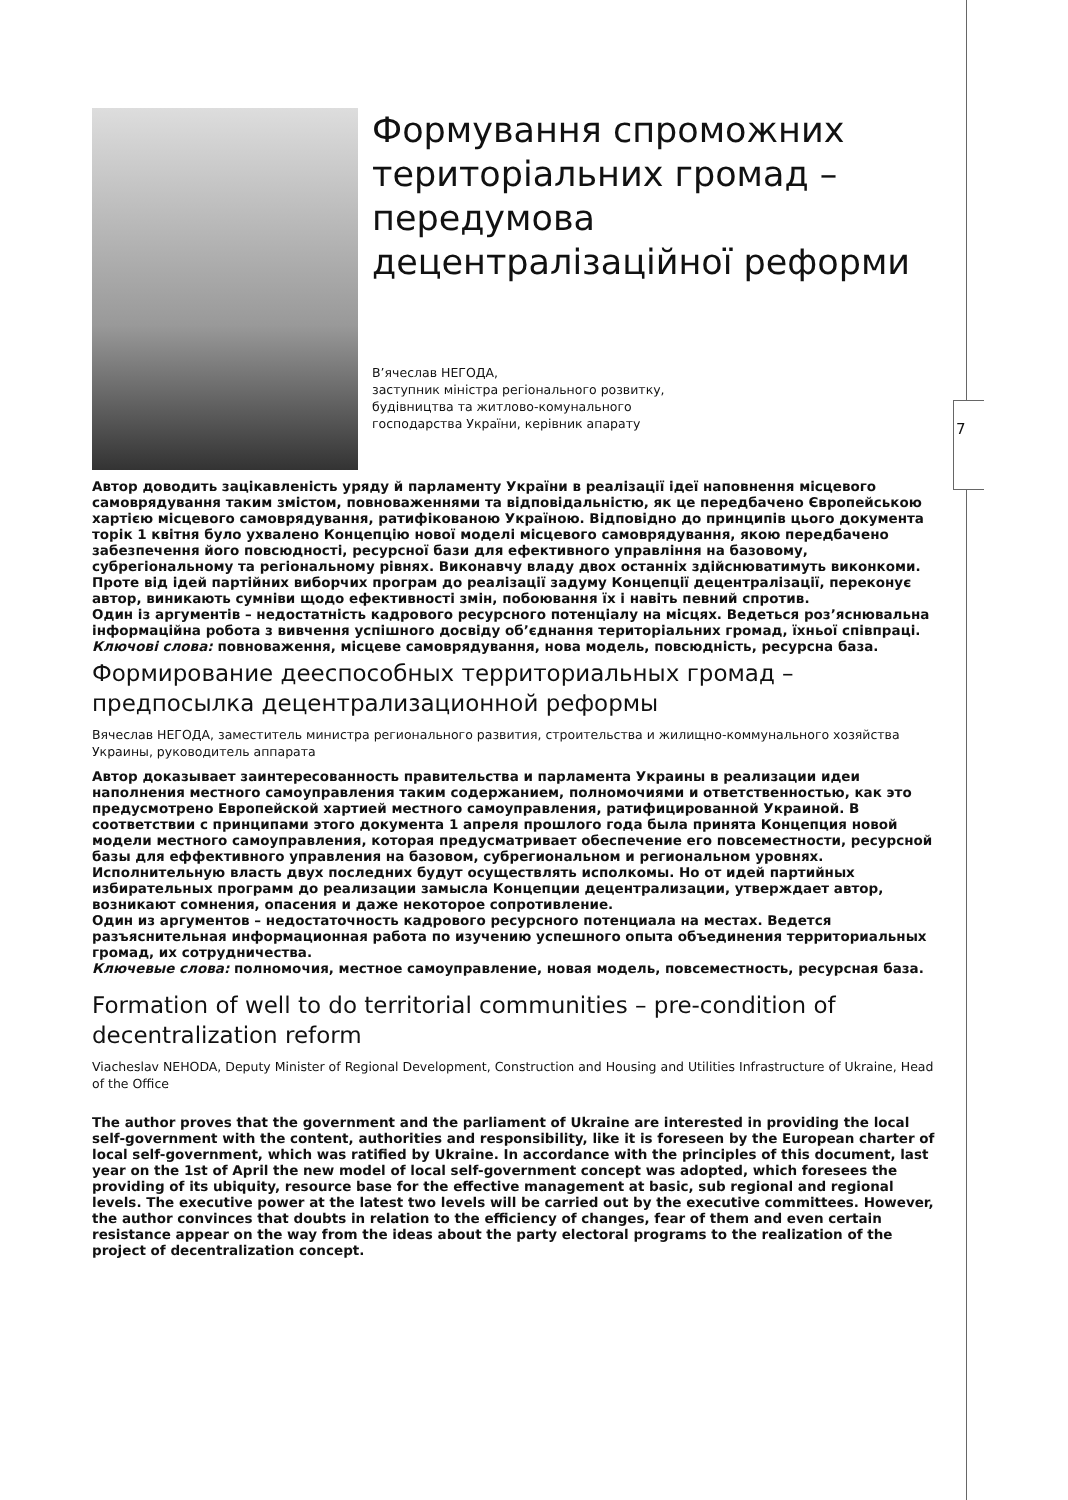7
Формування спроможних територіальних громад – передумова децентралізаційної реформи
В’ячеслав НЕГОДА,
заступник міністра регіонального розвитку,
будівництва та житлово-комунального
господарства України, керівник апарату
Автор доводить зацікавленість уряду й парламенту України в реалізації ідеї наповнення місцевого самоврядування таким змістом, повноваженнями та відповідальністю, як це передбачено Європейською хартією місцевого самоврядування, ратифікованою Україною. Відповідно до принципів цього документа торік 1 квітня було ухвалено Концепцію нової моделі місцевого самоврядування, якою передбачено забезпечення його повсюдності, ресурсної бази для ефективного управління на базовому, субрегіональному та регіональному рівнях. Виконавчу владу двох останніх здійснюватимуть виконкоми. Проте від ідей партійних виборчих програм до реалізації задуму Концепції децентралізації, переконує автор, виникають сумніви щодо ефективності змін, побоювання їх і навіть певний спротив.
Один із аргументів – недостатність кадрового ресурсного потенціалу на місцях. Ведеться роз’яснювальна інформаційна робота з вивчення успішного досвіду об’єднання територіальних громад, їхньої співпраці.
Ключові слова: повноваження, місцеве самоврядування, нова модель, повсюдність, ресурсна база.
Формирование дееспособных территориальных громад – предпосылка децентрализационной реформы
Вячеслав НЕГОДА, заместитель министра регионального развития, строительства и жилищно-коммунального хозяйства Украины, руководитель аппарата
Автор доказывает заинтересованность правительства и парламента Украины в реализации идеи наполнения местного самоуправления таким содержанием, полномочиями и ответственностью, как это предусмотрено Европейской хартией местного самоуправления, ратифицированной Украиной. В соответствии с принципами этого документа 1 апреля прошлого года была принята Концепция новой модели местного самоуправления, которая предусматривает обеспечение его повсеместности, ресурсной базы для еффективного управления на базовом, субрегиональном и региональном уровнях. Исполнительную власть двух последних будут осуществлять исполкомы. Но от идей партийных избирательных программ до реализации замысла Концепции децентрализации, утверждает автор, возникают сомнения, опасения и даже некоторое сопротивление.
Один из аргументов – недостаточность кадрового ресурсного потенциала на местах. Ведется разъяснительная информационная работа по изучению успешного опыта объединения территориальных громад, их сотрудничества.
Ключевые слова: полномочия, местное самоуправление, новая модель, повсеместность, ресурсная база.
Formation of well to do territorial communities – pre-condition of decentralization reform
Viacheslav NEHODA, Deputy Minister of Regional Development, Construction and Housing and Utilities Infrastructure of Ukraine, Head of the Office
The author proves that the government and the parliament of Ukraine are interested in providing the local self-government with the content, authorities and responsibility, like it is foreseen by the European charter of local self-government, which was ratified by Ukraine. In accordance with the principles of this document, last year on the 1st of April the new model of local self-government concept was adopted, which foresees the providing of its ubiquity, resource base for the effective management at basic, sub regional and regional levels. The executive power at the latest two levels will be carried out by the executive committees. However, the author convinces that doubts in relation to the efficiency of changes, fear of them and even certain resistance appear on the way from the ideas about the party electoral programs to the realization of the project of decentralization concept.